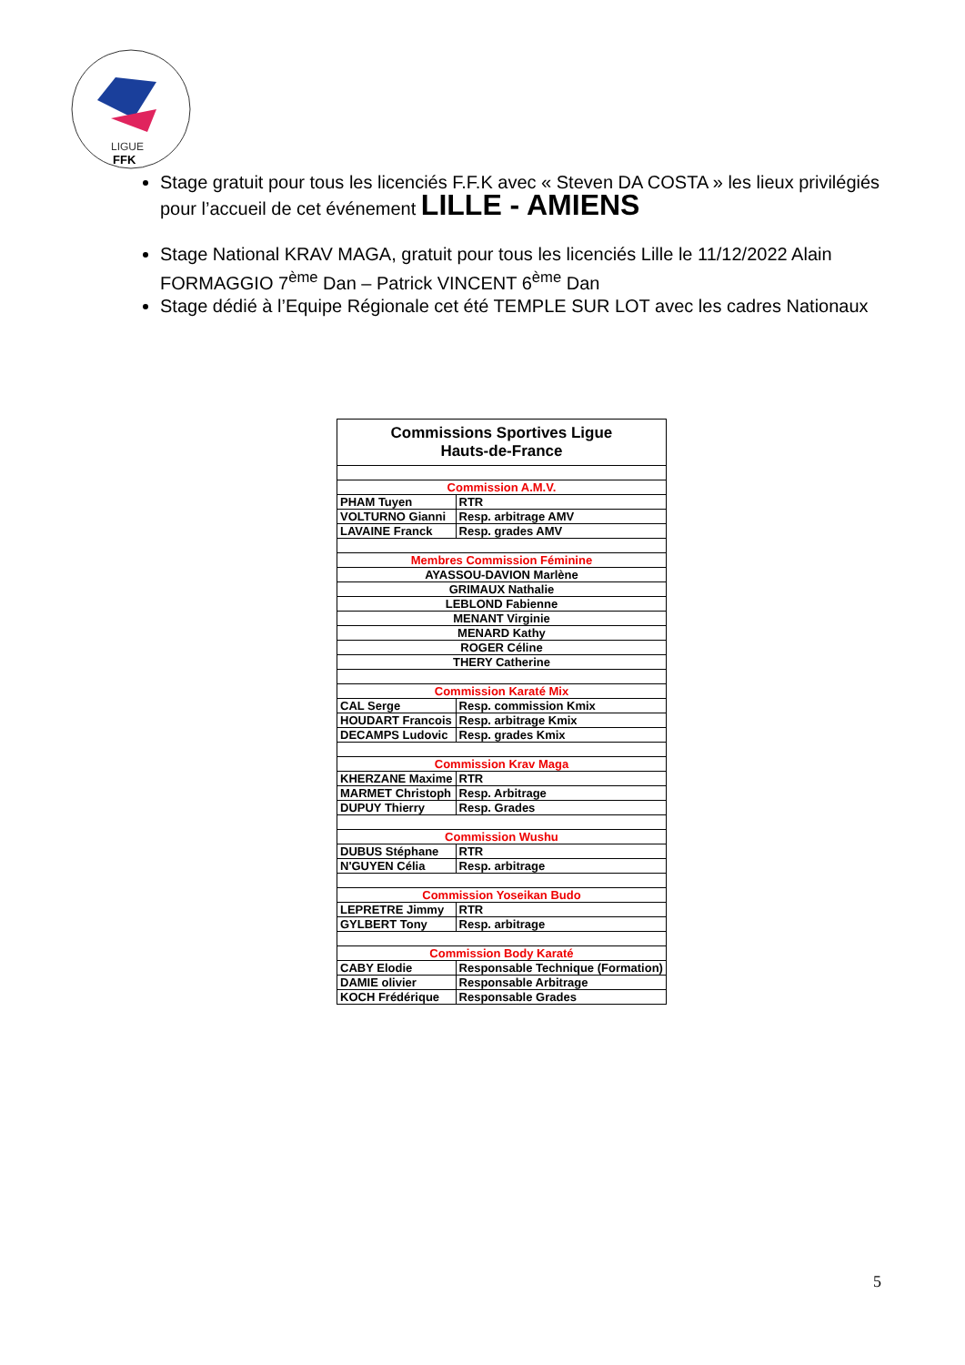LIGUE
FFK
Stage gratuit pour tous les licenciés F.F.K avec « Steven DA COSTA » les lieux privilégiés pour l’accueil de cet événement LILLE - AMIENS
Stage National KRAV MAGA, gratuit pour tous les licenciés Lille le 11/12/2022 Alain FORMAGGIO 7<sup>ème</sup> Dan – Patrick VINCENT 6<sup>ème</sup> Dan
Stage dédié à l’Equipe Régionale cet été TEMPLE SUR LOT avec les cadres Nationaux
| Commissions Sportives Ligue Hauts-de-France | |
| Commission A.M.V. | |
| PHAM Tuyen | RTR |
| VOLTURNO Gianni | Resp. arbitrage AMV |
| LAVAINE Franck | Resp. grades AMV |
| Membres Commission Féminine | |
| AYASSOU-DAVION Marlène | |
| GRIMAUX Nathalie | |
| LEBLOND Fabienne | |
| MENANT Virginie | |
| MENARD Kathy | |
| ROGER Céline | |
| THERY Catherine | |
| Commission Karaté Mix | |
| CAL Serge | Resp. commission Kmix |
| HOUDART Francois | Resp. arbitrage Kmix |
| DECAMPS Ludovic | Resp. grades Kmix |
| Commission Krav Maga | |
| KHERZANE Maxime | RTR |
| MARMET Christoph | Resp. Arbitrage |
| DUPUY Thierry | Resp. Grades |
| Commission Wushu | |
| DUBUS Stéphane | RTR |
| N'GUYEN Célia | Resp. arbitrage |
| Commission Yoseikan Budo | |
| LEPRETRE Jimmy | RTR |
| GYLBERT Tony | Resp. arbitrage |
| Commission Body Karaté | |
| CABY Elodie | Responsable Technique (Formation) |
| DAMIE olivier | Responsable Arbitrage |
| KOCH Frédérique | Responsable Grades |
5